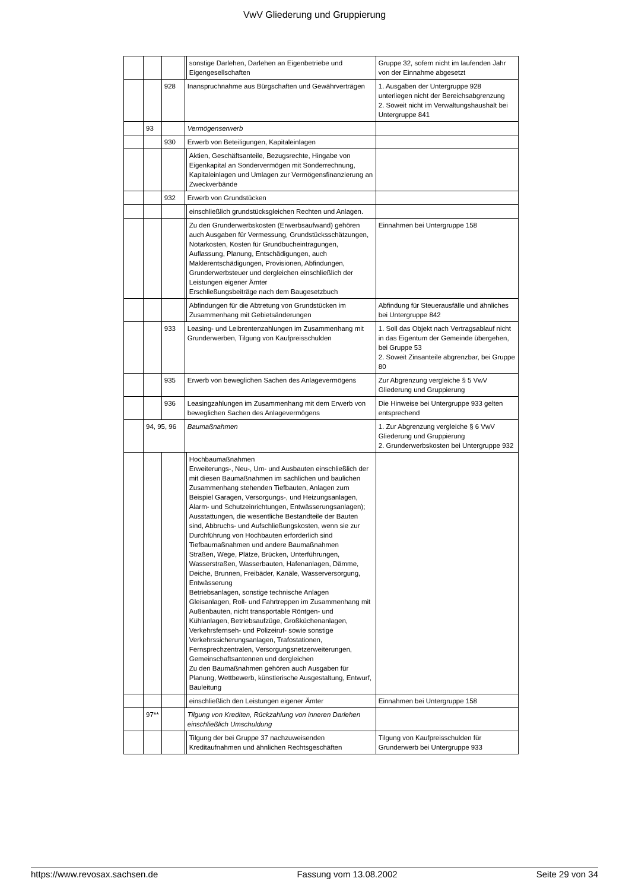VwV Gliederung und Gruppierung
| | | | | sonstige Darlehen, Darlehen an Eigenbetriebe und Eigengesellschaften | Gruppe 32, sofern nicht im laufenden Jahr von der Einnahme abgesetzt |
| | | 928 | Inanspruchnahme aus Bürgschaften und Gewährverträgen | | 1. Ausgaben der Untergruppe 928 unterliegen nicht der Bereichsabgrenzung 2. Soweit nicht im Verwaltungshaushalt bei Untergruppe 841 |
| | 93 | | Vermögenserwerb | | |
| | | 930 | Erwerb von Beteiligungen, Kapitaleinlagen | | |
| | | | | Aktien, Geschäftsanteile, Bezugsrechte, Hingabe von Eigenkapital an Sondervermögen mit Sonderrechnung, Kapitaleinlagen und Umlagen zur Vermögensfinanzierung an Zweckverbände | |
| | | 932 | Erwerb von Grundstücken | | |
| | | | | einschließlich grundstücksgleichen Rechten und Anlagen. | |
| | | | | Zu den Grunderwerbskosten (Erwerbsaufwand) gehören auch Ausgaben für Vermessung, Grundstücksschätzungen, Notarkosten, Kosten für Grundbucheintragungen, Auflassung, Planung, Entschädigungen, auch Maklerentschädigungen, Provisionen, Abfindungen, Grunderwerbsteuer und dergleichen einschließlich der Leistungen eigener Ämter Erschließungsbeiträge nach dem Baugesetzbuch | Einnahmen bei Untergruppe 158 |
| | | | | Abfindungen für die Abtretung von Grundstücken im Zusammenhang mit Gebietsänderungen | Abfindung für Steuerausfälle und ähnliches bei Untergruppe 842 |
| | | 933 | Leasing- und Leibrentenzahlungen im Zusammenhang mit Grunderwerben, Tilgung von Kaufpreisschulden | | 1. Soll das Objekt nach Vertragsablauf nicht in das Eigentum der Gemeinde übergehen, bei Gruppe 53 2. Soweit Zinsanteile abgrenzbar, bei Gruppe 80 |
| | | 935 | Erwerb von beweglichen Sachen des Anlagevermögens | | Zur Abgrenzung vergleiche § 5 VwV Gliederung und Gruppierung |
| | | 936 | Leasingzahlungen im Zusammenhang mit dem Erwerb von beweglichen Sachen des Anlagevermögens | | Die Hinweise bei Untergruppe 933 gelten entsprechend |
| | 94, 95, 96 | | Baumaßnahmen | | 1. Zur Abgrenzung vergleiche § 6 VwV Gliederung und Gruppierung 2. Grunderwerbskosten bei Untergruppe 932 |
| | | | | Hochbaumaßnahmen Erweiterungs-, Neu-, Um- und Ausbauten einschließlich der mit diesen Baumaßnahmen im sachlichen und baulichen Zusammenhang stehenden Tiefbauten, Anlagen zum Beispiel Garagen, Versorgungs-, und Heizungsanlagen, Alarm- und Schutzeinrichtungen, Entwässerungsanlagen); Ausstattungen, die wesentliche Bestandteile der Bauten sind, Abbruchs- und Aufschließungskosten, wenn sie zur Durchführung von Hochbauten erforderlich sind Tiefbaumaßnahmen und andere Baumaßnahmen Straßen, Wege, Plätze, Brücken, Unterführungen, Wasserstraßen, Wasserbauten, Hafenanlagen, Dämme, Deiche, Brunnen, Freibäder, Kanäle, Wasserversorgung, Entwässerung Betriebsanlagen, sonstige technische Anlagen Gleisanlagen, Roll- und Fahrtreppen im Zusammenhang mit Außenbauten, nicht transportable Röntgen- und Kühlanlagen, Betriebsaufzüge, Großküchenanlagen, Verkehrsfernseh- und Polizeiruf- sowie sonstige Verkehrssicherungsanlagen, Trafostationen, Fernsprechzentralen, Versorgungsnetzerweiterungen, Gemeinschaftsantennen und dergleichen Zu den Baumaßnahmen gehören auch Ausgaben für Planung, Wettbewerb, künstlerische Ausgestaltung, Entwurf, Bauleitung | |
| | | | | einschließlich den Leistungen eigener Ämter | Einnahmen bei Untergruppe 158 |
| | 97** | | Tilgung von Krediten, Rückzahlung von inneren Darlehen einschließlich Umschuldung | | |
| | | | | Tilgung der bei Gruppe 37 nachzuweisenden Kreditaufnahmen und ähnlichen Rechtsgeschäften | Tilgung von Kaufpreisschulden für Grunderwerb bei Untergruppe 933 |
https://www.revosax.sachsen.de Fassung vom 13.08.2002 Seite 29 von 34